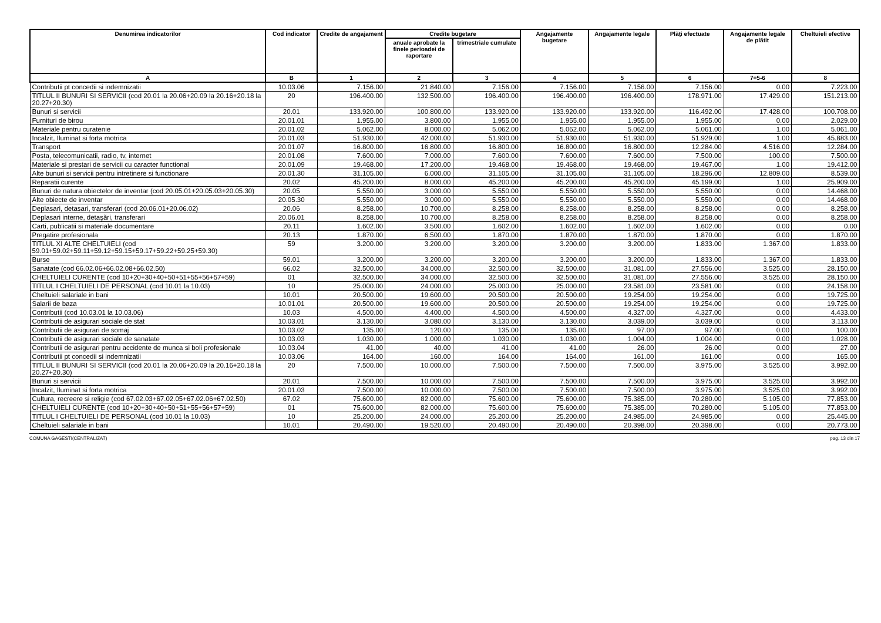| Denumirea indicatorilor | Cod indicator | Credite de angajament | Credite bugetare | | Angajamente bugetare | Angajamente legale | Plăţi efectuate | Angajamente legale de plătit | Cheltuieli efective |
| --- | --- | --- | --- | --- | --- | --- | --- | --- | --- |
| | | | anuale aprobate la finele perioadei de raportare | trimestriale cumulate | | | | | |
| A | B | 1 | 2 | 3 | 4 | 5 | 6 | 7=5-6 | 8 |
| Contributii pt concedii si indemnizatii | 10.03.06 | 7.156.00 | 21.840.00 | 7.156.00 | 7.156.00 | 7.156.00 | 7.156.00 | 0.00 | 7.223.00 |
| TITLUL II BUNURI SI SERVICII (cod 20.01 la 20.06+20.09 la 20.16+20.18 la 20.27+20.30) | 20 | 196.400.00 | 132.500.00 | 196.400.00 | 196.400.00 | 196.400.00 | 178.971.00 | 17.429.00 | 151.213.00 |
| Bunuri si servicii | 20.01 | 133.920.00 | 100.800.00 | 133.920.00 | 133.920.00 | 133.920.00 | 116.492.00 | 17.428.00 | 100.708.00 |
| Furnituri de birou | 20.01.01 | 1.955.00 | 3.800.00 | 1.955.00 | 1.955.00 | 1.955.00 | 1.955.00 | 0.00 | 2.029.00 |
| Materiale pentru curatenie | 20.01.02 | 5.062.00 | 8.000.00 | 5.062.00 | 5.062.00 | 5.062.00 | 5.061.00 | 1.00 | 5.061.00 |
| Incalzit, Iluminat si forta motrica | 20.01.03 | 51.930.00 | 42.000.00 | 51.930.00 | 51.930.00 | 51.930.00 | 51.929.00 | 1.00 | 45.883.00 |
| Transport | 20.01.07 | 16.800.00 | 16.800.00 | 16.800.00 | 16.800.00 | 16.800.00 | 12.284.00 | 4.516.00 | 12.284.00 |
| Posta, telecomunicatii, radio, tv, internet | 20.01.08 | 7.600.00 | 7.000.00 | 7.600.00 | 7.600.00 | 7.600.00 | 7.500.00 | 100.00 | 7.500.00 |
| Materiale si prestari de servicii cu caracter functional | 20.01.09 | 19.468.00 | 17.200.00 | 19.468.00 | 19.468.00 | 19.468.00 | 19.467.00 | 1.00 | 19.412.00 |
| Alte bunuri si servicii pentru intretinere si functionare | 20.01.30 | 31.105.00 | 6.000.00 | 31.105.00 | 31.105.00 | 31.105.00 | 18.296.00 | 12.809.00 | 8.539.00 |
| Reparatii curente | 20.02 | 45.200.00 | 8.000.00 | 45.200.00 | 45.200.00 | 45.200.00 | 45.199.00 | 1.00 | 25.909.00 |
| Bunuri de natura obiectelor de inventar (cod 20.05.01+20.05.03+20.05.30) | 20.05 | 5.550.00 | 3.000.00 | 5.550.00 | 5.550.00 | 5.550.00 | 5.550.00 | 0.00 | 14.468.00 |
| Alte obiecte de inventar | 20.05.30 | 5.550.00 | 3.000.00 | 5.550.00 | 5.550.00 | 5.550.00 | 5.550.00 | 0.00 | 14.468.00 |
| Deplasari, detasari, transferari (cod 20.06.01+20.06.02) | 20.06 | 8.258.00 | 10.700.00 | 8.258.00 | 8.258.00 | 8.258.00 | 8.258.00 | 0.00 | 8.258.00 |
| Deplasari interne, detaşări, transferari | 20.06.01 | 8.258.00 | 10.700.00 | 8.258.00 | 8.258.00 | 8.258.00 | 8.258.00 | 0.00 | 8.258.00 |
| Carti, publicatii si materiale documentare | 20.11 | 1.602.00 | 3.500.00 | 1.602.00 | 1.602.00 | 1.602.00 | 1.602.00 | 0.00 | 0.00 |
| Pregatire profesionala | 20.13 | 1.870.00 | 6.500.00 | 1.870.00 | 1.870.00 | 1.870.00 | 1.870.00 | 0.00 | 1.870.00 |
| TITLUL XI ALTE CHELTUIELI (cod 59.01+59.02+59.11+59.12+59.15+59.17+59.22+59.25+59.30) | 59 | 3.200.00 | 3.200.00 | 3.200.00 | 3.200.00 | 3.200.00 | 1.833.00 | 1.367.00 | 1.833.00 |
| Burse | 59.01 | 3.200.00 | 3.200.00 | 3.200.00 | 3.200.00 | 3.200.00 | 1.833.00 | 1.367.00 | 1.833.00 |
| Sanatate (cod 66.02.06+66.02.08+66.02.50) | 66.02 | 32.500.00 | 34.000.00 | 32.500.00 | 32.500.00 | 31.081.00 | 27.556.00 | 3.525.00 | 28.150.00 |
| CHELTUIELI CURENTE (cod 10+20+30+40+50+51+55+56+57+59) | 01 | 32.500.00 | 34.000.00 | 32.500.00 | 32.500.00 | 31.081.00 | 27.556.00 | 3.525.00 | 28.150.00 |
| TITLUL I CHELTUIELI DE PERSONAL (cod 10.01 la 10.03) | 10 | 25.000.00 | 24.000.00 | 25.000.00 | 25.000.00 | 23.581.00 | 23.581.00 | 0.00 | 24.158.00 |
| Cheltuieli salariale in bani | 10.01 | 20.500.00 | 19.600.00 | 20.500.00 | 20.500.00 | 19.254.00 | 19.254.00 | 0.00 | 19.725.00 |
| Salarii de baza | 10.01.01 | 20.500.00 | 19.600.00 | 20.500.00 | 20.500.00 | 19.254.00 | 19.254.00 | 0.00 | 19.725.00 |
| Contributii (cod 10.03.01 la 10.03.06) | 10.03 | 4.500.00 | 4.400.00 | 4.500.00 | 4.500.00 | 4.327.00 | 4.327.00 | 0.00 | 4.433.00 |
| Contributii de asigurari sociale de stat | 10.03.01 | 3.130.00 | 3.080.00 | 3.130.00 | 3.130.00 | 3.039.00 | 3.039.00 | 0.00 | 3.113.00 |
| Contributii de asigurari de somaj | 10.03.02 | 135.00 | 120.00 | 135.00 | 135.00 | 97.00 | 97.00 | 0.00 | 100.00 |
| Contributii de asigurari sociale de sanatate | 10.03.03 | 1.030.00 | 1.000.00 | 1.030.00 | 1.030.00 | 1.004.00 | 1.004.00 | 0.00 | 1.028.00 |
| Contributii de asigurari pentru accidente de munca si boli profesionale | 10.03.04 | 41.00 | 40.00 | 41.00 | 41.00 | 26.00 | 26.00 | 0.00 | 27.00 |
| Contributii pt concedii si indemnizatii | 10.03.06 | 164.00 | 160.00 | 164.00 | 164.00 | 161.00 | 161.00 | 0.00 | 165.00 |
| TITLUL II BUNURI SI SERVICII (cod 20.01 la 20.06+20.09 la 20.16+20.18 la 20.27+20.30) | 20 | 7.500.00 | 10.000.00 | 7.500.00 | 7.500.00 | 7.500.00 | 3.975.00 | 3.525.00 | 3.992.00 |
| Bunuri si servicii | 20.01 | 7.500.00 | 10.000.00 | 7.500.00 | 7.500.00 | 7.500.00 | 3.975.00 | 3.525.00 | 3.992.00 |
| Incalzit, Iluminat si forta motrica | 20.01.03 | 7.500.00 | 10.000.00 | 7.500.00 | 7.500.00 | 7.500.00 | 3.975.00 | 3.525.00 | 3.992.00 |
| Cultura, recreere si religie (cod 67.02.03+67.02.05+67.02.06+67.02.50) | 67.02 | 75.600.00 | 82.000.00 | 75.600.00 | 75.600.00 | 75.385.00 | 70.280.00 | 5.105.00 | 77.853.00 |
| CHELTUIELI CURENTE (cod 10+20+30+40+50+51+55+56+57+59) | 01 | 75.600.00 | 82.000.00 | 75.600.00 | 75.600.00 | 75.385.00 | 70.280.00 | 5.105.00 | 77.853.00 |
| TITLUL I CHELTUIELI DE PERSONAL (cod 10.01 la 10.03) | 10 | 25.200.00 | 24.000.00 | 25.200.00 | 25.200.00 | 24.985.00 | 24.985.00 | 0.00 | 25.445.00 |
| Cheltuieli salariale in bani | 10.01 | 20.490.00 | 19.520.00 | 20.490.00 | 20.490.00 | 20.398.00 | 20.398.00 | 0.00 | 20.773.00 |
COMUNA GAGESTI(CENTRALIZAT) pag. 13 din 17